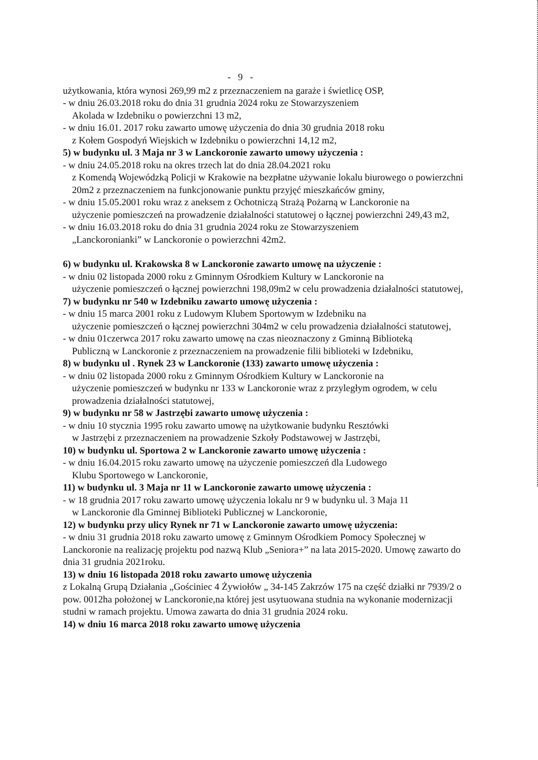- 9 -
użytkowania, która wynosi 269,99 m2 z przeznaczeniem na garaże i świetlicę OSP,
- w dniu 26.03.2018 roku do dnia 31 grudnia 2024 roku ze Stowarzyszeniem
Akolada w Izdebniku o powierzchni 13 m2,
- w dniu 16.01. 2017 roku zawarto umowę użyczenia do dnia 30 grudnia 2018 roku
z Kołem Gospodyń Wiejskich w Izdebniku o powierzchni 14,12 m2,
5) w budynku ul. 3 Maja nr 3 w Lanckoronie zawarto umowy użyczenia :
- w dniu 24.05.2018 roku na okres trzech lat do dnia 28.04.2021 roku
z Komendą Wojewódzką Policji w Krakowie na bezpłatne używanie lokalu biurowego o powierzchni 20m2 z przeznaczeniem na funkcjonowanie punktu przyjęć mieszkańców gminy,
- w dniu 15.05.2001 roku wraz z aneksem z Ochotniczą Strażą Pożarną w Lanckoronie na
użyczenie pomieszczeń na prowadzenie działalności statutowej o łącznej powierzchni 249,43 m2,
- w dniu 16.03.2018 roku do dnia 31 grudnia 2024 roku ze Stowarzyszeniem
„Lanckoronianki” w Lanckoronie o powierzchni 42m2.
6) w budynku ul. Krakowska 8 w Lanckoronie zawarto umowę na użyczenie :
- w dniu 02 listopada 2000 roku z Gminnym Ośrodkiem Kultury w Lanckoronie na
użyczenie pomieszczeń o łącznej powierzchni 198,09m2 w celu prowadzenia działalności statutowej,
7) w budynku nr 540 w Izdebniku zawarto umowę użyczenia :
- w dniu 15 marca 2001 roku z Ludowym Klubem Sportowym w Izdebniku na
użyczenie pomieszczeń o łącznej powierzchni 304m2 w celu prowadzenia działalności statutowej,
- w dniu 01czerwca 2017 roku zawarto umowę na czas nieoznaczony z Gminną Biblioteką
Publiczną w Lanckoronie z przeznaczeniem na prowadzenie filii biblioteki w Izdebniku,
8) w budynku ul . Rynek 23 w Lanckoronie (133) zawarto umowę użyczenia :
- w dniu 02 listopada 2000 roku z Gminnym Ośrodkiem Kultury w Lanckoronie na
użyczenie pomieszczeń w budynku nr 133 w Lanckoronie wraz z przyległym ogrodem, w celu prowadzenia działalności statutowej,
9) w budynku nr 58 w Jastrzębi zawarto umowę użyczenia :
- w dniu 10 stycznia 1995 roku zawarto umowę na użytkowanie budynku Resztówki
w Jastrzębi z przeznaczeniem na prowadzenie Szkoły Podstawowej w Jastrzębi,
10) w budynku ul. Sportowa 2 w Lanckoronie zawarto umowę użyczenia :
- w dniu 16.04.2015 roku zawarto umowę na użyczenie pomieszczeń dla Ludowego
Klubu Sportowego w Lanckoronie,
11) w budynku ul. 3 Maja nr 11 w Lanckoronie zawarto umowę użyczenia :
- w 18 grudnia 2017 roku zawarto umowę użyczenia lokalu nr 9 w budynku ul. 3 Maja 11
w Lanckoronie dla Gminnej Biblioteki Publicznej w Lanckoronie,
12) w budynku przy ulicy Rynek nr 71 w Lanckoronie zawarto umowę użyczenia:
- w dniu 31 grudnia 2018 roku zawarto umowę z Gminnym Ośrodkiem Pomocy Społecznej w Lanckoronie na realizację projektu pod nazwą Klub „Seniora+” na lata 2015-2020. Umowę zawarto do dnia 31 grudnia 2021roku.
13) w dniu 16 listopada 2018 roku zawarto umowę użyczenia
z Lokalną Grupą Działania „Gościniec 4 Żywiołów „ 34-145 Zakrzów 175 na część działki nr 7939/2 o pow. 0012ha położonej w Lanckoronie,na której jest usytuowana studnia na wykonanie modernizacji studni w ramach projektu. Umowa zawarta do dnia 31 grudnia 2024 roku.
14) w dniu 16 marca 2018 roku zawarto umowę użyczenia